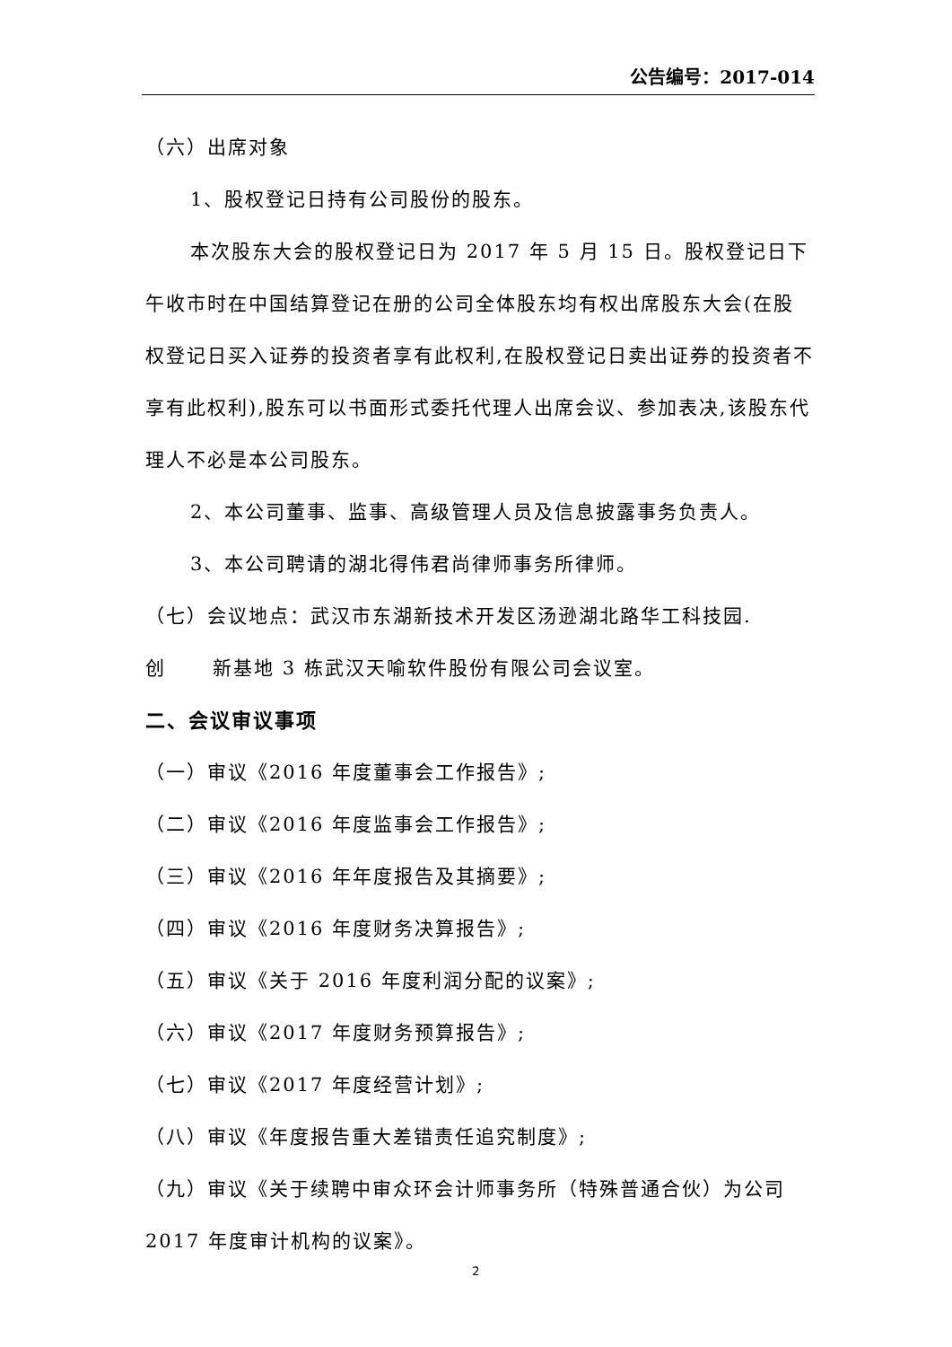公告编号：2017-014
（六）出席对象
1、股权登记日持有公司股份的股东。
本次股东大会的股权登记日为 2017 年 5 月 15 日。股权登记日下午收市时在中国结算登记在册的公司全体股东均有权出席股东大会(在股权登记日买入证券的投资者享有此权利,在股权登记日卖出证券的投资者不享有此权利),股东可以书面形式委托代理人出席会议、参加表决,该股东代理人不必是本公司股东。
2、本公司董事、监事、高级管理人员及信息披露事务负责人。
3、本公司聘请的湖北得伟君尚律师事务所律师。
（七）会议地点：武汉市东湖新技术开发区汤逊湖北路华工科技园.创 新基地 3 栋武汉天喻软件股份有限公司会议室。
二、会议审议事项
（一）审议《2016 年度董事会工作报告》;
（二）审议《2016 年度监事会工作报告》;
（三）审议《2016 年年度报告及其摘要》;
（四）审议《2016 年度财务决算报告》;
（五）审议《关于 2016 年度利润分配的议案》;
（六）审议《2017 年度财务预算报告》;
（七）审议《2017 年度经营计划》;
（八）审议《年度报告重大差错责任追究制度》;
（九）审议《关于续聘中审众环会计师事务所（特殊普通合伙）为公司 2017 年度审计机构的议案》。
2